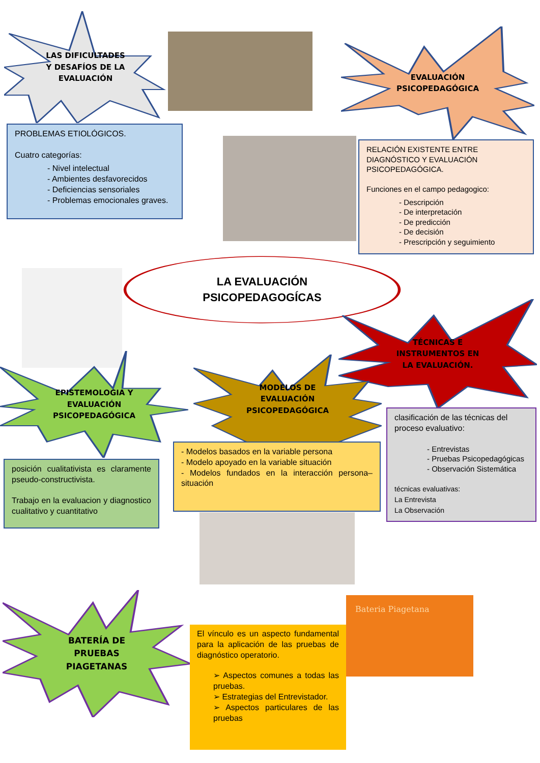LAS DIFICULTADES
Y DESAFÍOS DE LA
EVALUACIÓN
EVALUACIÓN
PSICOPEDAGÓGICA
PROBLEMAS ETIOLÓGICOS.
Cuatro categorías:
- Nivel intelectual
- Ambientes desfavorecidos
- Deficiencias sensoriales
- Problemas emocionales graves.
RELACIÓN EXISTENTE ENTRE DIAGNÓSTICO Y EVALUACIÓN PSICOPEDAGÓGICA.
Funciones en el campo pedagogico:
- Descripción
- De interpretación
- De predicción
- De decisión
- Prescripción y seguimiento
LA EVALUACIÓN
PSICOPEDAGOGÍCAS
TÉCNICAS E
INSTRUMENTOS EN
LA EVALUACIÓN.
EPISTEMOLOGIA Y
EVALUACIÓN
PSICOPEDAGÓGICA
MODELOS DE
EVALUACIÓN
PSICOPEDAGÓGICA
clasificación de las técnicas del proceso evaluativo:
- Entrevistas
- Pruebas Psicopedagógicas
- Observación Sistemática
técnicas evaluativas:
La Entrevista
La Observación
- Modelos basados en la variable persona
- Modelo apoyado en la variable situación
- Modelos fundados en la interacción persona–situación
posición cualitativista es claramente pseudo-constructivista.
Trabajo en la evaluacion y diagnostico cualitativo y cuantitativo
BATERÍA DE
PRUEBAS
PIAGETANAS
Bateria Piagetana
El vínculo es un aspecto fundamental para la aplicación de las pruebas de diagnóstico operatorio.
➢ Aspectos comunes a todas las pruebas.
➢ Estrategias del Entrevistador.
➢ Aspectos particulares de las pruebas